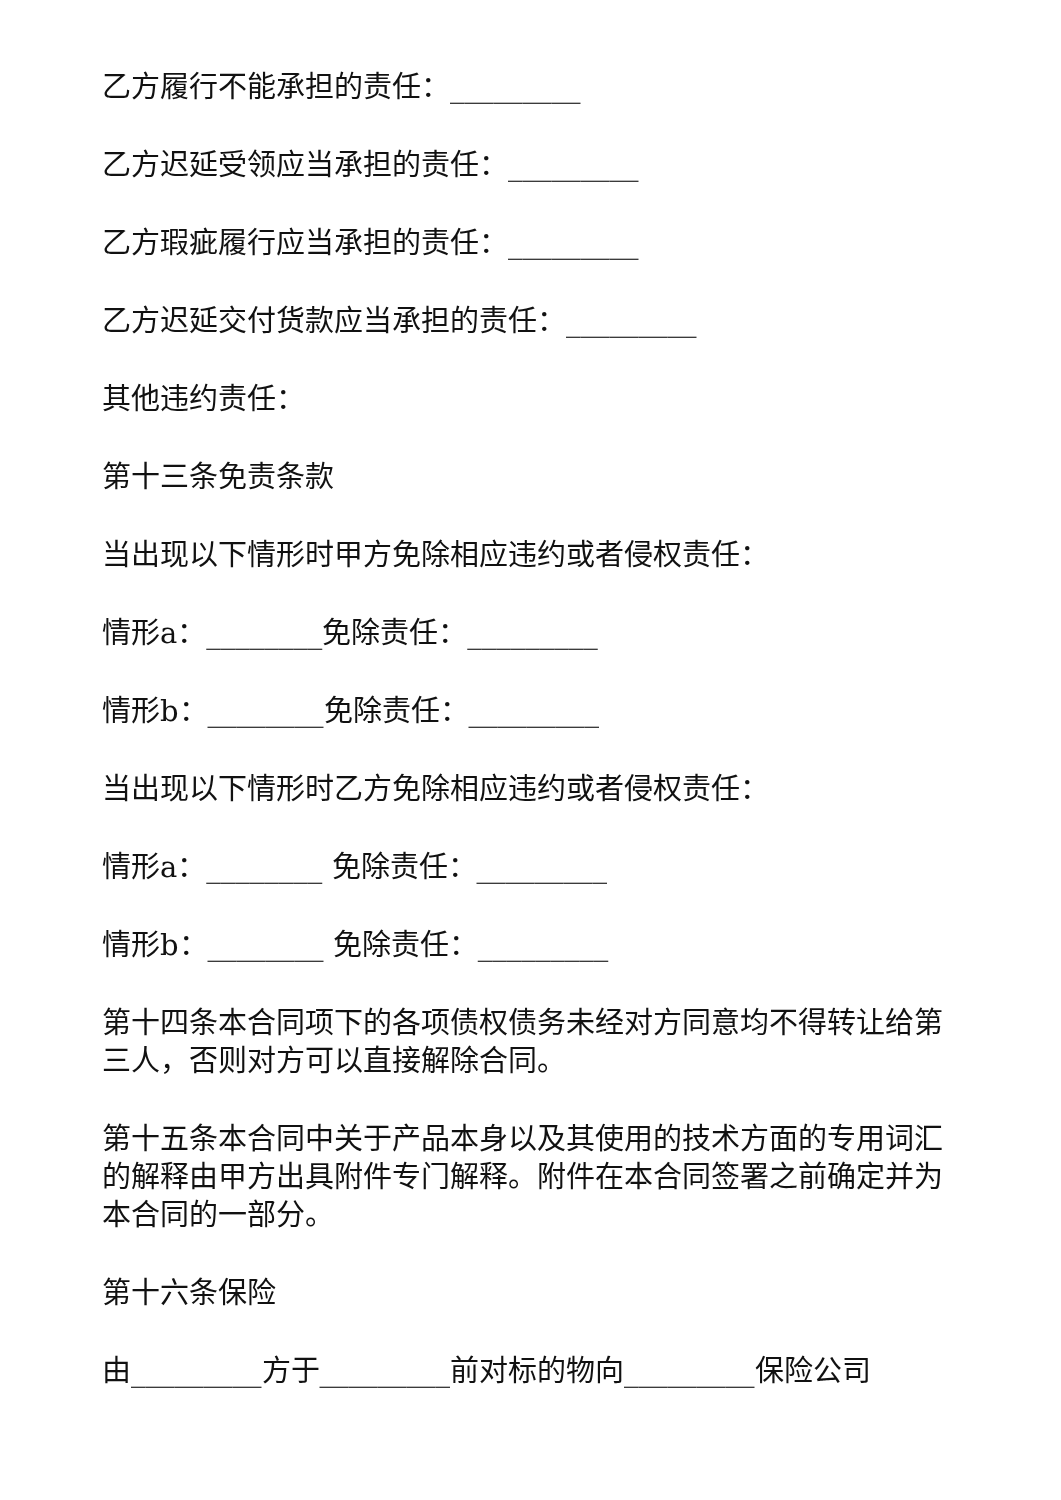乙方履行不能承担的责任：_________
乙方迟延受领应当承担的责任：_________
乙方瑕疵履行应当承担的责任：_________
乙方迟延交付货款应当承担的责任：_________
其他违约责任：
第十三条免责条款
当出现以下情形时甲方免除相应违约或者侵权责任：
情形a：________免除责任：_________
情形b：________免除责任：_________
当出现以下情形时乙方免除相应违约或者侵权责任：
情形a：________ 免除责任：_________
情形b：________ 免除责任：_________
第十四条本合同项下的各项债权债务未经对方同意均不得转让给第三人，否则对方可以直接解除合同。
第十五条本合同中关于产品本身以及其使用的技术方面的专用词汇的解释由甲方出具附件专门解释。附件在本合同签署之前确定并为本合同的一部分。
第十六条保险
由_________方于_________前对标的物向_________保险公司